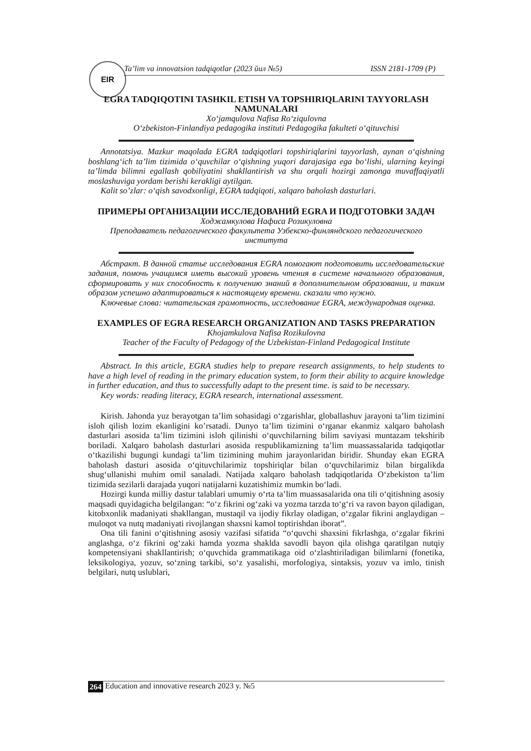EIR
Ta’lim va innovatsion tadqiqotlar (2023 йил №5) ISSN 2181-1709 (P)
EGRA TADQIQOTINI TASHKIL ETISH VA TOPSHIRIQLARINI TAYYORLASH NAMUNALARI
Xo‘jamqulova Nafisa Ro‘ziqulovna
O‘zbekiston-Finlandiya pedagogika instituti Pedagogika fakulteti o‘qituvchisi
Annotatsiya. Mazkur maqolada EGRA tadqiqotlari topshiriqlarini tayyorlash, aynan o‘qishning boshlang‘ich ta’lim tizimida o‘quvchilar o‘qishning yuqori darajasiga ega bo‘lishi, ularning keyingi ta’limda bilimni egallash qobiliyatini shakllantirish va shu orqali hozirgi zamonga muvaffaqiyatli moslashuviga yordam berishi kerakligi aytilgan.
Kalit so’zlar: o‘qish savodxonligi, EGRA tadqiqoti, xalqaro baholash dasturlari.
ПРИМЕРЫ ОРГАНИЗАЦИИ ИССЛЕДОВАНИЙ EGRA И ПОДГОТОВКИ ЗАДАЧ
Ходжамкулова Нафиса Розикуловна
Преподаватель педагогического факультета Узбекско-финляндского педагогического института
Абстракт. В данной статье исследования EGRA помогают подготовить исследовательские задания, помочь учащимся иметь высокий уровень чтения в системе начального образования, сформировать у них способность к получению знаний в дополнительном образовании, и таким образом успешно адаптироваться к настоящему времени. сказали что нужно.
Ключевые слова: читательская грамотность, исследование EGRA, международная оценка.
EXAMPLES OF EGRA RESEARCH ORGANIZATION AND TASKS PREPARATION
Khojamkulova Nafisa Rozikulovna
Teacher of the Faculty of Pedagogy of the Uzbekistan-Finland Pedagogical Institute
Abstract. In this article, EGRA studies help to prepare research assignments, to help students to have a high level of reading in the primary education system, to form their ability to acquire knowledge in further education, and thus to successfully adapt to the present time. is said to be necessary.
Key words: reading literacy, EGRA research, international assessment.
Kirish. Jahonda yuz berayotgan ta’lim sohasidagi o‘zgarishlar, globallashuv jarayoni ta’lim tizimini isloh qilish lozim ekanligini ko’rsatadi. Dunyo ta’lim tizimini o‘rganar ekanmiz xalqaro baholash dasturlari asosida ta’lim tizimini isloh qilinishi o‘quvchilarning bilim saviyasi muntazam tekshirib boriladi. Xalqaro baholash dasturlari asosida respublikamizning ta’lim muassassalarida tadqiqotlar o‘tkazilishi bugungi kundagi ta’lim tizimining muhim jarayonlaridan biridir. Shunday ekan EGRA baholash dasturi asosida o‘qituvchilarimiz topshiriqlar bilan o‘quvchilarimiz bilan birgalikda shug‘ullanishi muhim omil sanaladi. Natijada xalqaro baholash tadqiqotlarida O‘zbekiston ta’lim tizimida sezilarli darajada yuqori natijalarni kuzatishimiz mumkin bo‘ladi.
Hozirgi kunda milliy dastur talablari umumiy o‘rta ta’lim muassasalarida ona tili o‘qitishning asosiy maqsadi quyidagicha belgilangan: “o‘z fikrini og‘zaki va yozma tarzda to‘g‘ri va ravon bayon qiladigan, kitobxonlik madaniyati shakllangan, mustaqil va ijodiy fikrlay oladigan, o‘zgalar fikrini anglaydigan – muloqot va nutq madaniyati rivojlangan shaxsni kamol toptirishdan iborat”.
Ona tili fanini o‘qitishning asosiy vazifasi sifatida “o‘quvchi shaxsini fikrlashga, o‘zgalar fikrini anglashga, o‘z fikrini og‘zaki hamda yozma shaklda savodli bayon qila olishga qaratilgan nutqiy kompetensiyani shakllantirish; o‘quvchida grammatikaga oid o‘zlashtiriladigan bilimlarni (fonetika, leksikologiya, yozuv, so‘zning tarkibi, so‘z yasalishi, morfologiya, sintaksis, yozuv va imlo, tinish belgilari, nutq uslublari,
264 Education and innovative research 2023 y. №5